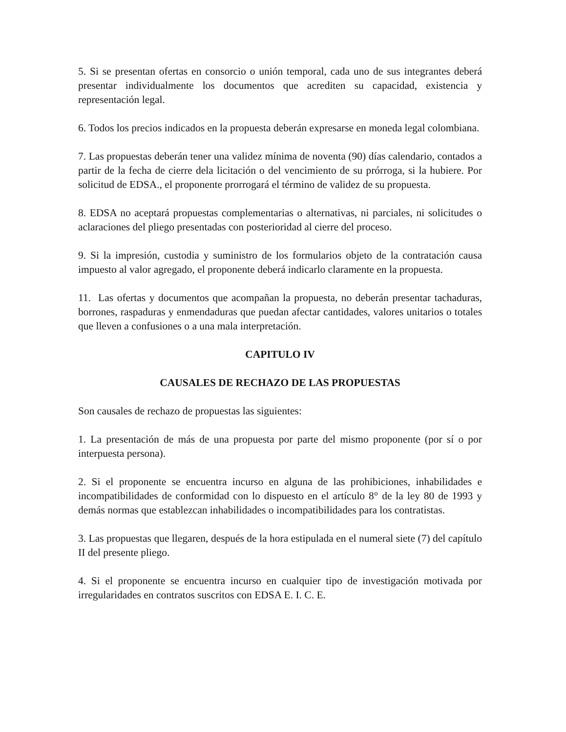5. Si se presentan ofertas en consorcio o unión temporal, cada uno de sus integrantes deberá presentar individualmente los documentos que acrediten su capacidad, existencia y representación legal.
6. Todos los precios indicados en la propuesta deberán expresarse en moneda legal colombiana.
7. Las propuestas deberán tener una validez mínima de noventa (90) días calendario, contados a partir de la fecha de cierre dela licitación o del vencimiento de su prórroga, si la hubiere. Por solicitud de EDSA., el proponente prorrogará el término de validez de su propuesta.
8. EDSA no aceptará propuestas complementarias o alternativas, ni parciales, ni solicitudes o aclaraciones del pliego presentadas con posterioridad al cierre del proceso.
9. Si la impresión, custodia y suministro de los formularios objeto de la contratación causa impuesto al valor agregado, el proponente deberá indicarlo claramente en la propuesta.
11. Las ofertas y documentos que acompañan la propuesta, no deberán presentar tachaduras, borrones, raspaduras y enmendaduras que puedan afectar cantidades, valores unitarios o totales que lleven a confusiones o a una mala interpretación.
CAPITULO IV
CAUSALES DE RECHAZO DE LAS PROPUESTAS
Son causales de rechazo de propuestas las siguientes:
1. La presentación de más de una propuesta por parte del mismo proponente (por sí o por interpuesta persona).
2. Si el proponente se encuentra incurso en alguna de las prohibiciones, inhabilidades e incompatibilidades de conformidad con lo dispuesto en el artículo 8° de la ley 80 de 1993 y demás normas que establezcan inhabilidades o incompatibilidades para los contratistas.
3. Las propuestas que llegaren, después de la hora estipulada en el numeral siete (7) del capítulo II del presente pliego.
4. Si el proponente se encuentra incurso en cualquier tipo de investigación motivada por irregularidades en contratos suscritos con EDSA E. I. C. E.